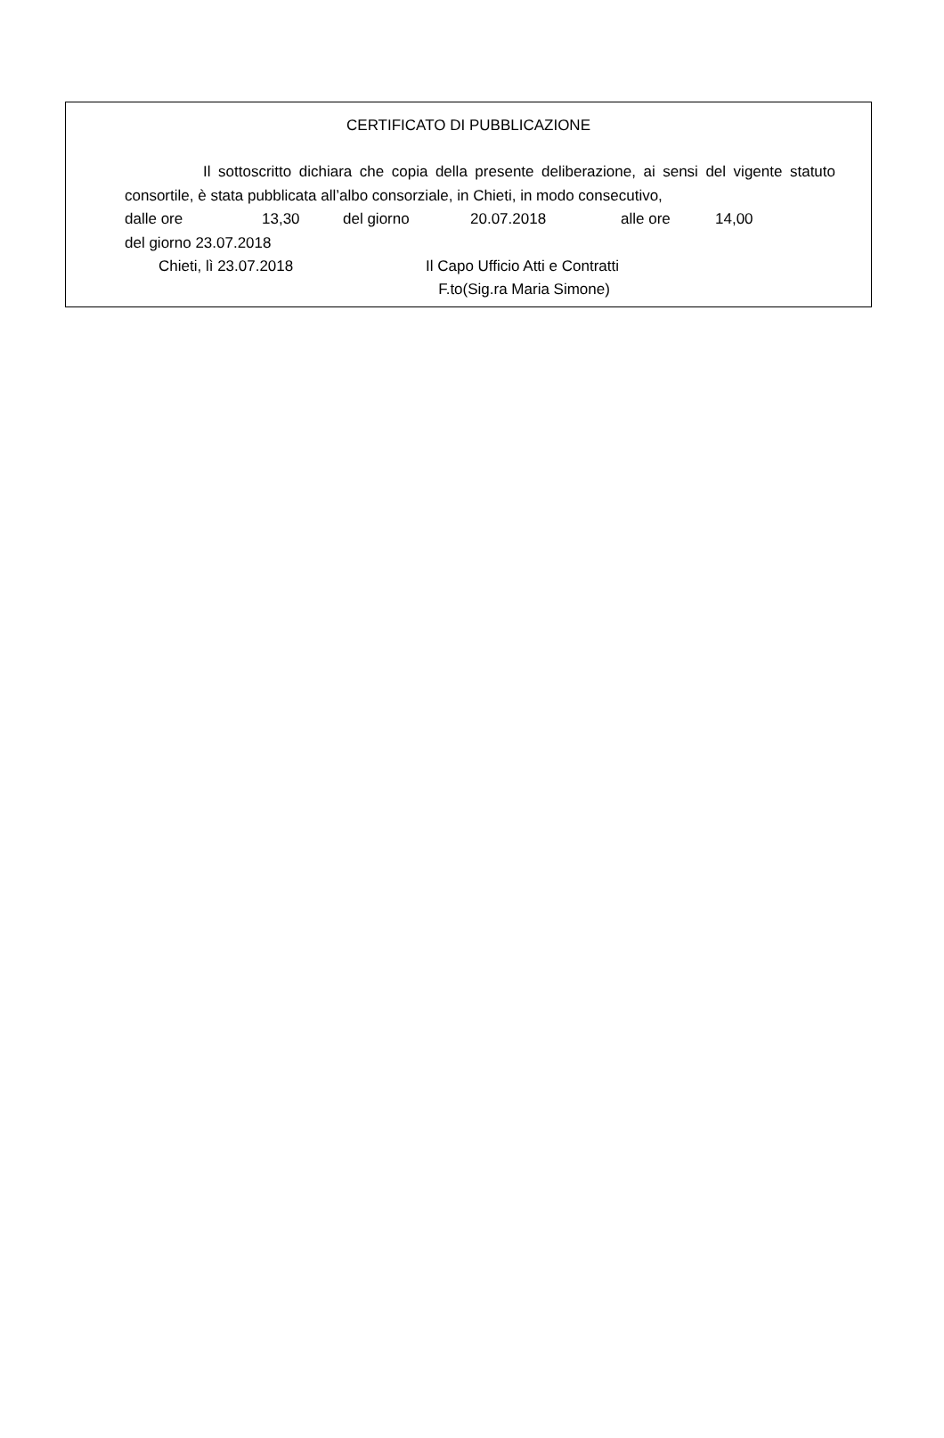CERTIFICATO DI PUBBLICAZIONE
Il sottoscritto dichiara che copia della presente deliberazione, ai sensi del vigente statuto consortile, è stata pubblicata all’albo consorziale, in Chieti, in modo consecutivo,
dalle ore 13,30 del giorno 20.07.2018 alle ore 14,00
del giorno 23.07.2018
Chieti, lì 23.07.2018 Il Capo Ufficio Atti e Contratti
F.to(Sig.ra Maria Simone)